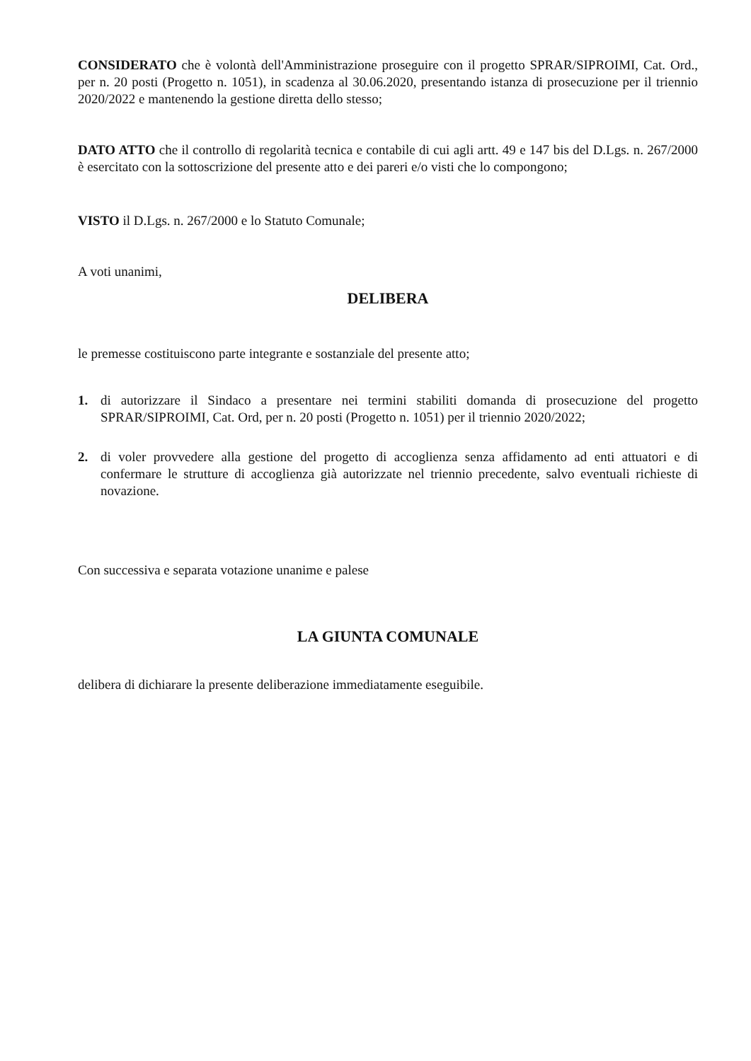CONSIDERATO che è volontà dell'Amministrazione proseguire con il progetto SPRAR/SIPROIMI, Cat. Ord., per n. 20 posti (Progetto n. 1051), in scadenza al 30.06.2020, presentando istanza di prosecuzione per il triennio 2020/2022 e mantenendo la gestione diretta dello stesso;
DATO ATTO che il controllo di regolarità tecnica e contabile di cui agli artt. 49 e 147 bis del D.Lgs. n. 267/2000 è esercitato con la sottoscrizione del presente atto e dei pareri e/o visti che lo compongono;
VISTO il D.Lgs. n. 267/2000 e lo Statuto Comunale;
A voti unanimi,
DELIBERA
le premesse costituiscono parte integrante e sostanziale del presente atto;
1. di autorizzare il Sindaco a presentare nei termini stabiliti domanda di prosecuzione del progetto SPRAR/SIPROIMI, Cat. Ord, per n. 20 posti (Progetto n. 1051) per il triennio 2020/2022;
2. di voler provvedere alla gestione del progetto di accoglienza senza affidamento ad enti attuatori e di confermare le strutture di accoglienza già autorizzate nel triennio precedente, salvo eventuali richieste di novazione.
Con successiva e separata votazione unanime e palese
LA GIUNTA COMUNALE
delibera di dichiarare la presente deliberazione immediatamente eseguibile.